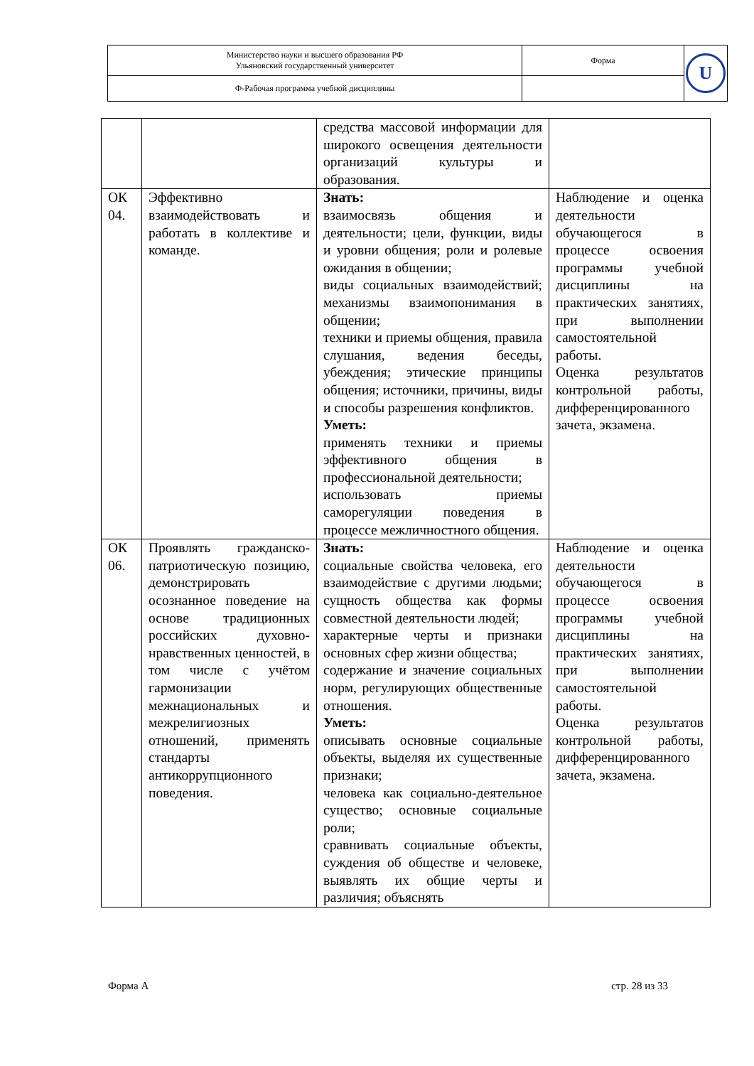| Министерство науки и высшего образования РФ Ульяновский государственный университет | Форма | U |
| Ф-Рабочая программа учебной дисциплины | | |
| | | средства массовой информации для широкого освещения деятельности организаций культуры и образования. | |
| ОК 04. | Эффективно взаимодействовать и работать в коллективе и команде. | Знать: взаимосвязь общения и деятельности; цели, функции, виды и уровни общения; роли и ролевые ожидания в общении; виды социальных взаимодействий; механизмы взаимопонимания в общении; техники и приемы общения, правила слушания, ведения беседы, убеждения; этические принципы общения; источники, причины, виды и способы разрешения конфликтов. Уметь: применять техники и приемы эффективного общения в профессиональной деятельности; использовать приемы саморегуляции поведения в процессе межличностного общения. | Наблюдение и оценка деятельности обучающегося в процессе освоения программы учебной дисциплины на практических занятиях, при выполнении самостоятельной работы. Оценка результатов контрольной работы, дифференцированного зачета, экзамена. |
| ОК 06. | Проявлять гражданско-патриотическую позицию, демонстрировать осознанное поведение на основе традиционных российских духовно-нравственных ценностей, в том числе с учётом гармонизации межнациональных и межрелигиозных отношений, применять стандарты антикоррупционного поведения. | Знать: социальные свойства человека, его взаимодействие с другими людьми; сущность общества как формы совместной деятельности людей; характерные черты и признаки основных сфер жизни общества; содержание и значение социальных норм, регулирующих общественные отношения. Уметь: описывать основные социальные объекты, выделяя их существенные признаки; человека как социально-деятельное существо; основные социальные роли; сравнивать социальные объекты, суждения об обществе и человеке, выявлять их общие черты и различия; объяснять | Наблюдение и оценка деятельности обучающегося в процессе освоения программы учебной дисциплины на практических занятиях, при выполнении самостоятельной работы. Оценка результатов контрольной работы, дифференцированного зачета, экзамена. |
Форма А стр. 28 из 33